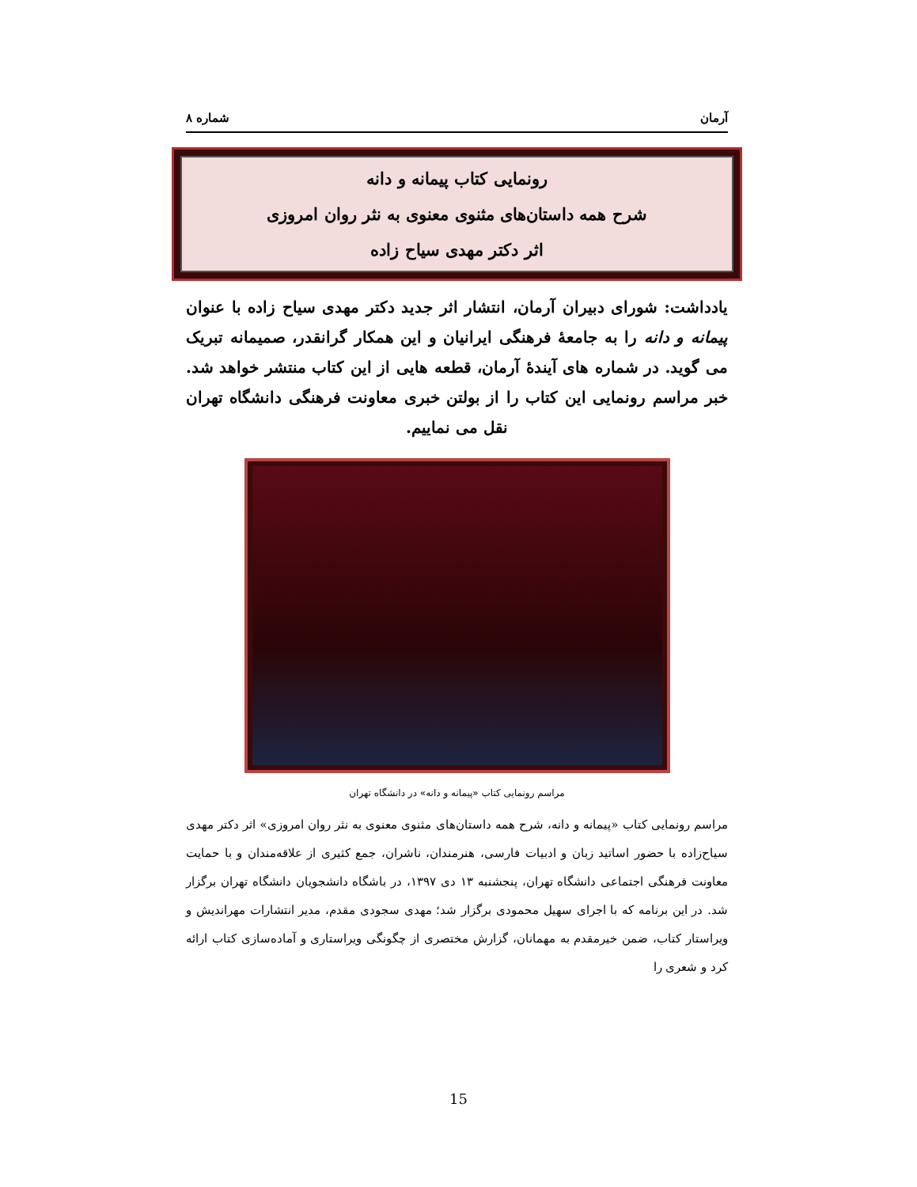آرمان شماره ۸
رونمایی کتاب پیمانه و دانه
شرح همه داستان‌های مثنوی معنوی به نثر روان امروزی
اثر دکتر مهدی سیاح زاده
یادداشت: شورای دبیران آرمان، انتشار اثر جدید دکتر مهدی سیاح زاده با عنوان پیمانه و دانه را به جامعهٔ فرهنگی ایرانیان و این همکار گرانقدر، صمیمانه تبریک می گوید. در شماره های آیندهٔ آرمان، قطعه هایی از این کتاب منتشر خواهد شد. خبر مراسم رونمایی این کتاب را از بولتن خبری معاونت فرهنگی دانشگاه تهران نقل می نماییم.
مراسم رونمایی کتاب «پیمانه و دانه» در دانشگاه تهران
مراسم رونمایی کتاب «پیمانه و دانه، شرح همه داستان‌های مثنوی معنوی به نثر روان امروزی» اثر دکتر مهدی سیاح‌زاده با حضور اساتید زبان و ادبیات فارسی، هنرمندان، ناشران، جمع کثیری از علاقه‌مندان و با حمایت معاونت فرهنگی اجتماعی دانشگاه تهران، پنجشنبه ۱۳ دی ۱۳۹۷، در باشگاه دانشجویان دانشگاه تهران برگزار شد. در این برنامه که با اجرای سهیل محمودی برگزار شد؛ مهدی سجودی مقدم، مدیر انتشارات مهراندیش و ویراستار کتاب، ضمن خیرمقدم به مهمانان، گزارش مختصری از چگونگی ویراستاری و آماده‌سازی کتاب ارائه کرد و شعری را
15